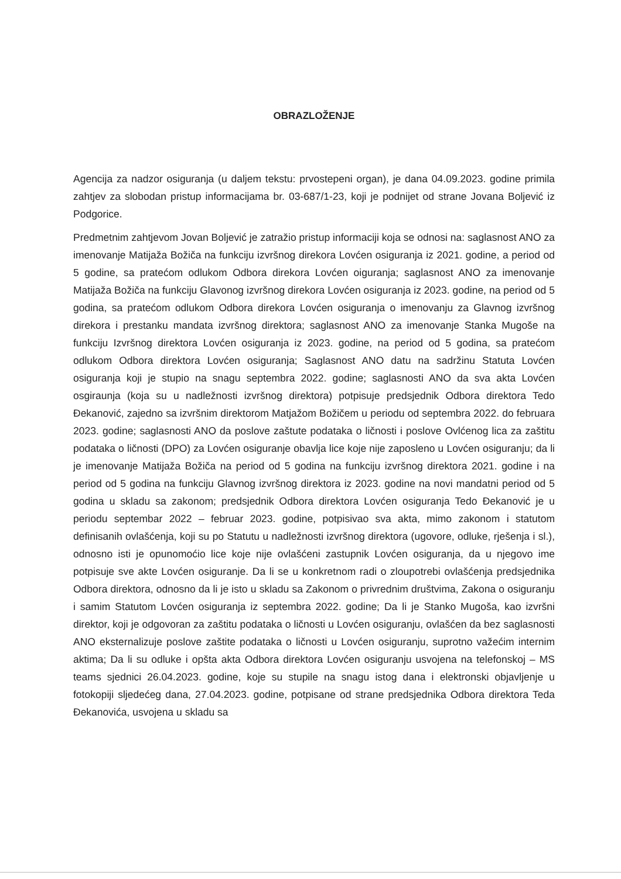OBRAZLOŽENJE
Agencija za nadzor osiguranja (u daljem tekstu: prvostepeni organ), je dana 04.09.2023. godine primila zahtjev za slobodan pristup informacijama br. 03-687/1-23, koji je podnijet od strane Jovana Boljević iz Podgorice.
Predmetnim zahtjevom Jovan Boljević je zatražio pristup informaciji koja se odnosi na: saglasnost ANO za imenovanje Matijaža Božiča na funkciju izvršnog direkora Lovćen osiguranja iz 2021. godine, a period od 5 godine, sa pratećom odlukom Odbora direkora Lovćen oiguranja; saglasnost ANO za imenovanje Matijaža Božiča na funkciju Glavonog izvršnog direkora Lovćen osiguranja iz 2023. godine, na period od 5 godina, sa pratećom odlukom Odbora direkora Lovćen osiguranja o imenovanju za Glavnog izvršnog direkora i prestanku mandata izvršnog direktora; saglasnost ANO za imenovanje Stanka Mugoše na funkciju Izvršnog direktora Lovćen osiguranja iz 2023. godine, na period od 5 godina, sa pratećom odlukom Odbora direktora Lovćen osiguranja; Saglasnost ANO datu na sadržinu Statuta Lovćen osiguranja koji je stupio na snagu septembra 2022. godine; saglasnosti ANO da sva akta Lovćen osgiraunja (koja su u nadležnosti izvršnog direktora) potpisuje predsjednik Odbora direktora Tedo Đekanović, zajedno sa izvršnim direktorom Matjažom Božičem u periodu od septembra 2022. do februara 2023. godine; saglasnosti ANO da poslove zaštute podataka o ličnosti i poslove Ovlćenog lica za zaštitu podataka o ličnosti (DPO) za Lovćen osiguranje obavlja lice koje nije zaposleno u Lovćen osiguranju; da li je imenovanje Matijaža Božiča na period od 5 godina na funkciju izvršnog direktora 2021. godine i na period od 5 godina na funkciju Glavnog izvršnog direktora iz 2023. godine na novi mandatni period od 5 godina u skladu sa zakonom; predsjednik Odbora direktora Lovćen osiguranja Tedo Đekanović je u periodu septembar 2022 – februar 2023. godine, potpisivao sva akta, mimo zakonom i statutom definisanih ovlašćenja, koji su po Statutu u nadležnosti izvršnog direktora (ugovore, odluke, rješenja i sl.), odnosno isti je opunomoćio lice koje nije ovlašćeni zastupnik Lovćen osiguranja, da u njegovo ime potpisuje sve akte Lovćen osiguranje. Da li se u konkretnom radi o zloupotrebi ovlašćenja predsjednika Odbora direktora, odnosno da li je isto u skladu sa Zakonom o privrednim društvima, Zakona o osiguranju i samim Statutom Lovćen osiguranja iz septembra 2022. godine; Da li je Stanko Mugoša, kao izvršni direktor, koji je odgovoran za zaštitu podataka o ličnosti u Lovćen osiguranju, ovlašćen da bez saglasnosti ANO eksternalizuje poslove zaštite podataka o ličnosti u Lovćen osiguranju, suprotno važećim internim aktima; Da li su odluke i opšta akta Odbora direktora Lovćen osiguranju usvojena na telefonskoj – MS teams sjednici 26.04.2023. godine, koje su stupile na snagu istog dana i elektronski objavljenje u fotokopiji sljedećeg dana, 27.04.2023. godine, potpisane od strane predsjednika Odbora direktora Teda Đekanovića, usvojena u skladu sa